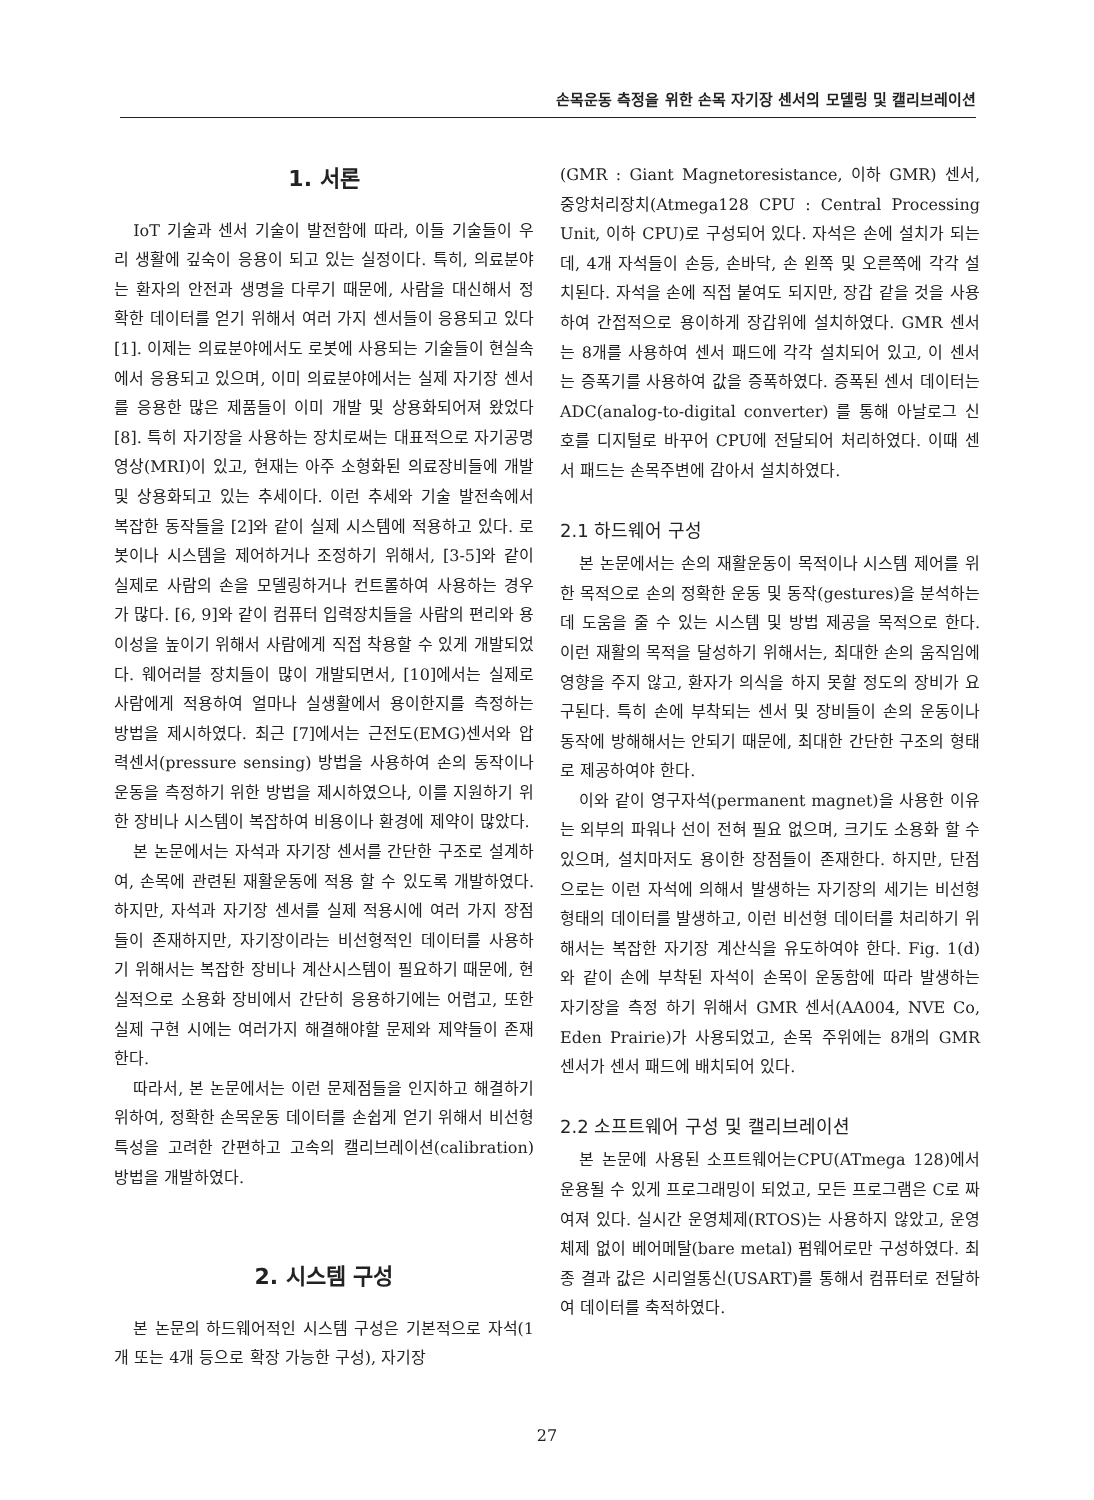손목운동 측정을 위한 손목 자기장 센서의 모델링 및 캘리브레이션
1. 서론
IoT 기술과 센서 기술이 발전함에 따라, 이들 기술들이 우리 생활에 깊숙이 응용이 되고 있는 실정이다. 특히, 의료분야는 환자의 안전과 생명을 다루기 때문에, 사람을 대신해서 정확한 데이터를 얻기 위해서 여러 가지 센서들이 응용되고 있다[1]. 이제는 의료분야에서도 로봇에 사용되는 기술들이 현실속에서 응용되고 있으며, 이미 의료분야에서는 실제 자기장 센서를 응용한 많은 제품들이 이미 개발 및 상용화되어져 왔었다[8]. 특히 자기장을 사용하는 장치로써는 대표적으로 자기공명영상(MRI)이 있고, 현재는 아주 소형화된 의료장비들에 개발 및 상용화되고 있는 추세이다. 이런 추세와 기술 발전속에서 복잡한 동작들을 [2]와 같이 실제 시스템에 적용하고 있다. 로봇이나 시스템을 제어하거나 조정하기 위해서, [3-5]와 같이 실제로 사람의 손을 모델링하거나 컨트롤하여 사용하는 경우가 많다. [6, 9]와 같이 컴퓨터 입력장치들을 사람의 편리와 용이성을 높이기 위해서 사람에게 직접 착용할 수 있게 개발되었다. 웨어러블 장치들이 많이 개발되면서, [10]에서는 실제로 사람에게 적용하여 얼마나 실생활에서 용이한지를 측정하는 방법을 제시하였다. 최근 [7]에서는 근전도(EMG)센서와 압력센서(pressure sensing) 방법을 사용하여 손의 동작이나 운동을 측정하기 위한 방법을 제시하였으나, 이를 지원하기 위한 장비나 시스템이 복잡하여 비용이나 환경에 제약이 많았다.
본 논문에서는 자석과 자기장 센서를 간단한 구조로 설계하여, 손목에 관련된 재활운동에 적용 할 수 있도록 개발하였다. 하지만, 자석과 자기장 센서를 실제 적용시에 여러 가지 장점들이 존재하지만, 자기장이라는 비선형적인 데이터를 사용하기 위해서는 복잡한 장비나 계산시스템이 필요하기 때문에, 현실적으로 소용화 장비에서 간단히 응용하기에는 어렵고, 또한 실제 구현 시에는 여러가지 해결해야할 문제와 제약들이 존재한다.
따라서, 본 논문에서는 이런 문제점들을 인지하고 해결하기 위하여, 정확한 손목운동 데이터를 손쉽게 얻기 위해서 비선형 특성을 고려한 간편하고 고속의 캘리브레이션(calibration) 방법을 개발하였다.
2. 시스템 구성
본 논문의 하드웨어적인 시스템 구성은 기본적으로 자석(1개 또는 4개 등으로 확장 가능한 구성), 자기장
(GMR : Giant Magnetoresistance, 이하 GMR) 센서, 중앙처리장치(Atmega128 CPU : Central Processing Unit, 이하 CPU)로 구성되어 있다. 자석은 손에 설치가 되는데, 4개 자석들이 손등, 손바닥, 손 왼쪽 및 오른쪽에 각각 설치된다. 자석을 손에 직접 붙여도 되지만, 장갑 같을 것을 사용하여 간접적으로 용이하게 장갑위에 설치하였다. GMR 센서는 8개를 사용하여 센서 패드에 각각 설치되어 있고, 이 센서는 증폭기를 사용하여 값을 증폭하였다. 증폭된 센서 데이터는 ADC(analog-to-digital converter) 를 통해 아날로그 신호를 디지털로 바꾸어 CPU에 전달되어 처리하였다. 이때 센서 패드는 손목주변에 감아서 설치하였다.
2.1 하드웨어 구성
본 논문에서는 손의 재활운동이 목적이나 시스템 제어를 위한 목적으로 손의 정확한 운동 및 동작(gestures)을 분석하는데 도움을 줄 수 있는 시스템 및 방법 제공을 목적으로 한다. 이런 재활의 목적을 달성하기 위해서는, 최대한 손의 움직임에 영향을 주지 않고, 환자가 의식을 하지 못할 정도의 장비가 요구된다. 특히 손에 부착되는 센서 및 장비들이 손의 운동이나 동작에 방해해서는 안되기 때문에, 최대한 간단한 구조의 형태로 제공하여야 한다.
이와 같이 영구자석(permanent magnet)을 사용한 이유는 외부의 파워나 선이 전혀 필요 없으며, 크기도 소용화 할 수 있으며, 설치마저도 용이한 장점들이 존재한다. 하지만, 단점으로는 이런 자석에 의해서 발생하는 자기장의 세기는 비선형 형태의 데이터를 발생하고, 이런 비선형 데이터를 처리하기 위해서는 복잡한 자기장 계산식을 유도하여야 한다. Fig. 1(d)와 같이 손에 부착된 자석이 손목이 운동함에 따라 발생하는 자기장을 측정 하기 위해서 GMR 센서(AA004, NVE Co, Eden Prairie)가 사용되었고, 손목 주위에는 8개의 GMR 센서가 센서 패드에 배치되어 있다.
2.2 소프트웨어 구성 및 캘리브레이션
본 논문에 사용된 소프트웨어는CPU(ATmega 128)에서 운용될 수 있게 프로그래밍이 되었고, 모든 프로그램은 C로 짜여져 있다. 실시간 운영체제(RTOS)는 사용하지 않았고, 운영체제 없이 베어메탈(bare metal) 펌웨어로만 구성하였다. 최종 결과 값은 시리얼통신(USART)를 통해서 컴퓨터로 전달하여 데이터를 축적하였다.
27